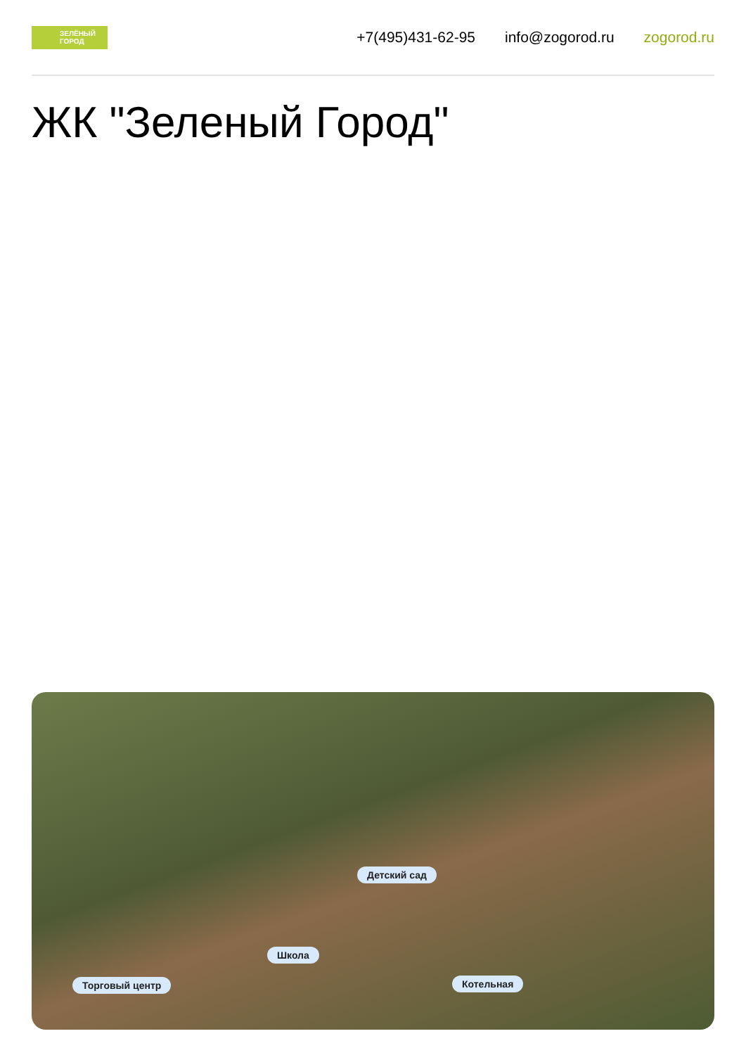ЗЕЛЁНЫЙ ГОРОД
+7(495)431-62-95 info@zogorod.ru zogorod.ru
ЖК "Зеленый Город"
Детский сад
Школа
Торговый центр Котельная